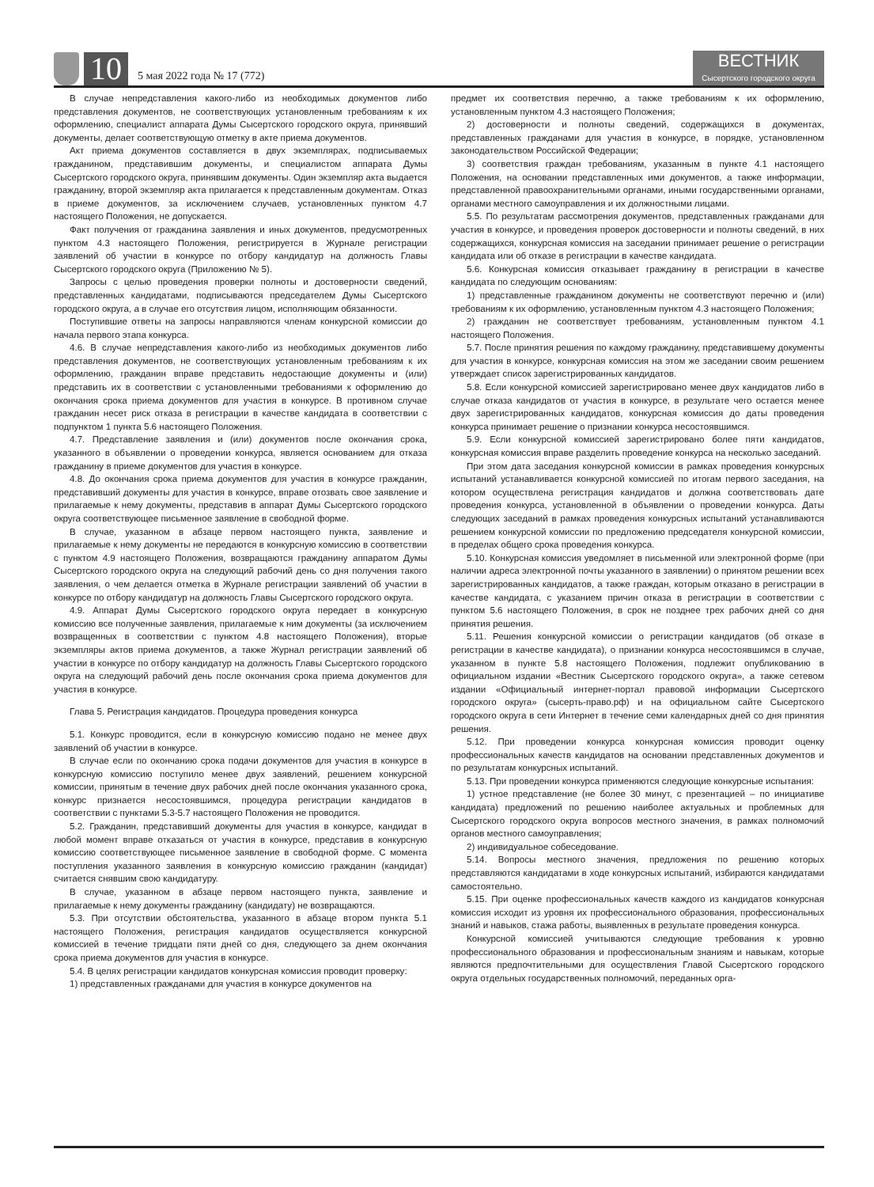10
5 мая 2022 года № 17 (772)
ВЕСТНИК
Сысертского городского округа
В случае непредставления какого-либо из необходимых документов либо представления документов, не соответствующих установленным требованиям к их оформлению, специалист аппарата Думы Сысертского городского округа, принявший документы, делает соответствующую отметку в акте приема документов.
Акт приема документов составляется в двух экземплярах, подписываемых гражданином, представившим документы, и специалистом аппарата Думы Сысертского городского округа, принявшим документы. Один экземпляр акта выдается гражданину, второй экземпляр акта прилагается к представленным документам. Отказ в приеме документов, за исключением случаев, установленных пунктом 4.7 настоящего Положения, не допускается.
Факт получения от гражданина заявления и иных документов, предусмотренных пунктом 4.3 настоящего Положения, регистрируется в Журнале регистрации заявлений об участии в конкурсе по отбору кандидатур на должность Главы Сысертского городского округа (Приложению № 5).
Запросы с целью проведения проверки полноты и достоверности сведений, представленных кандидатами, подписываются председателем Думы Сысертского городского округа, а в случае его отсутствия лицом, исполняющим обязанности.
Поступившие ответы на запросы направляются членам конкурсной комиссии до начала первого этапа конкурса.
4.6. В случае непредставления какого-либо из необходимых документов либо представления документов, не соответствующих установленным требованиям к их оформлению, гражданин вправе представить недостающие документы и (или) представить их в соответствии с установленными требованиями к оформлению до окончания срока приема документов для участия в конкурсе. В противном случае гражданин несет риск отказа в регистрации в качестве кандидата в соответствии с подпунктом 1 пункта 5.6 настоящего Положения.
4.7. Представление заявления и (или) документов после окончания срока, указанного в объявлении о проведении конкурса, является основанием для отказа гражданину в приеме документов для участия в конкурсе.
4.8. До окончания срока приема документов для участия в конкурсе гражданин, представивший документы для участия в конкурсе, вправе отозвать свое заявление и прилагаемые к нему документы, представив в аппарат Думы Сысертского городского округа соответствующее письменное заявление в свободной форме.
В случае, указанном в абзаце первом настоящего пункта, заявление и прилагаемые к нему документы не передаются в конкурсную комиссию в соответствии с пунктом 4.9 настоящего Положения, возвращаются гражданину аппаратом Думы Сысертского городского округа на следующий рабочий день со дня получения такого заявления, о чем делается отметка в Журнале регистрации заявлений об участии в конкурсе по отбору кандидатур на должность Главы Сысертского городского округа.
4.9. Аппарат Думы Сысертского городского округа передает в конкурсную комиссию все полученные заявления, прилагаемые к ним документы (за исключением возвращенных в соответствии с пунктом 4.8 настоящего Положения), вторые экземпляры актов приема документов, а также Журнал регистрации заявлений об участии в конкурсе по отбору кандидатур на должность Главы Сысертского городского округа на следующий рабочий день после окончания срока приема документов для участия в конкурсе.
Глава 5. Регистрация кандидатов. Процедура проведения конкурса
5.1. Конкурс проводится, если в конкурсную комиссию подано не менее двух заявлений об участии в конкурсе.
В случае если по окончанию срока подачи документов для участия в конкурсе в конкурсную комиссию поступило менее двух заявлений, решением конкурсной комиссии, принятым в течение двух рабочих дней после окончания указанного срока, конкурс признается несостоявшимся, процедура регистрации кандидатов в соответствии с пунктами 5.3-5.7 настоящего Положения не проводится.
5.2. Гражданин, представивший документы для участия в конкурсе, кандидат в любой момент вправе отказаться от участия в конкурсе, представив в конкурсную комиссию соответствующее письменное заявление в свободной форме. С момента поступления указанного заявления в конкурсную комиссию гражданин (кандидат) считается снявшим свою кандидатуру.
В случае, указанном в абзаце первом настоящего пункта, заявление и прилагаемые к нему документы гражданину (кандидату) не возвращаются.
5.3. При отсутствии обстоятельства, указанного в абзаце втором пункта 5.1 настоящего Положения, регистрация кандидатов осуществляется конкурсной комиссией в течение тридцати пяти дней со дня, следующего за днем окончания срока приема документов для участия в конкурсе.
5.4. В целях регистрации кандидатов конкурсная комиссия проводит проверку:
1) представленных гражданами для участия в конкурсе документов на
предмет их соответствия перечню, а также требованиям к их оформлению, установленным пунктом 4.3 настоящего Положения;
2) достоверности и полноты сведений, содержащихся в документах, представленных гражданами для участия в конкурсе, в порядке, установленном законодательством Российской Федерации;
3) соответствия граждан требованиям, указанным в пункте 4.1 настоящего Положения, на основании представленных ими документов, а также информации, представленной правоохранительными органами, иными государственными органами, органами местного самоуправления и их должностными лицами.
5.5. По результатам рассмотрения документов, представленных гражданами для участия в конкурсе, и проведения проверок достоверности и полноты сведений, в них содержащихся, конкурсная комиссия на заседании принимает решение о регистрации кандидата или об отказе в регистрации в качестве кандидата.
5.6. Конкурсная комиссия отказывает гражданину в регистрации в качестве кандидата по следующим основаниям:
1) представленные гражданином документы не соответствуют перечню и (или) требованиям к их оформлению, установленным пунктом 4.3 настоящего Положения;
2) гражданин не соответствует требованиям, установленным пунктом 4.1 настоящего Положения.
5.7. После принятия решения по каждому гражданину, представившему документы для участия в конкурсе, конкурсная комиссия на этом же заседании своим решением утверждает список зарегистрированных кандидатов.
5.8. Если конкурсной комиссией зарегистрировано менее двух кандидатов либо в случае отказа кандидатов от участия в конкурсе, в результате чего остается менее двух зарегистрированных кандидатов, конкурсная комиссия до даты проведения конкурса принимает решение о признании конкурса несостоявшимся.
5.9. Если конкурсной комиссией зарегистрировано более пяти кандидатов, конкурсная комиссия вправе разделить проведение конкурса на несколько заседаний.
При этом дата заседания конкурсной комиссии в рамках проведения конкурсных испытаний устанавливается конкурсной комиссией по итогам первого заседания, на котором осуществлена регистрация кандидатов и должна соответствовать дате проведения конкурса, установленной в объявлении о проведении конкурса. Даты следующих заседаний в рамках проведения конкурсных испытаний устанавливаются решением конкурсной комиссии по предложению председателя конкурсной комиссии, в пределах общего срока проведения конкурса.
5.10. Конкурсная комиссия уведомляет в письменной или электронной форме (при наличии адреса электронной почты указанного в заявлении) о принятом решении всех зарегистрированных кандидатов, а также граждан, которым отказано в регистрации в качестве кандидата, с указанием причин отказа в регистрации в соответствии с пунктом 5.6 настоящего Положения, в срок не позднее трех рабочих дней со дня принятия решения.
5.11. Решения конкурсной комиссии о регистрации кандидатов (об отказе в регистрации в качестве кандидата), о признании конкурса несостоявшимся в случае, указанном в пункте 5.8 настоящего Положения, подлежит опубликованию в официальном издании «Вестник Сысертского городского округа», а также сетевом издании «Официальный интернет-портал правовой информации Сысертского городского округа» (сысерть-право.рф) и на официальном сайте Сысертского городского округа в сети Интернет в течение семи календарных дней со дня принятия решения.
5.12. При проведении конкурса конкурсная комиссия проводит оценку профессиональных качеств кандидатов на основании представленных документов и по результатам конкурсных испытаний.
5.13. При проведении конкурса применяются следующие конкурсные испытания:
1) устное представление (не более 30 минут, с презентацией – по инициативе кандидата) предложений по решению наиболее актуальных и проблемных для Сысертского городского округа вопросов местного значения, в рамках полномочий органов местного самоуправления;
2) индивидуальное собеседование.
5.14. Вопросы местного значения, предложения по решению которых представляются кандидатами в ходе конкурсных испытаний, избираются кандидатами самостоятельно.
5.15. При оценке профессиональных качеств каждого из кандидатов конкурсная комиссия исходит из уровня их профессионального образования, профессиональных знаний и навыков, стажа работы, выявленных в результате проведения конкурса.
Конкурсной комиссией учитываются следующие требования к уровню профессионального образования и профессиональным знаниям и навыкам, которые являются предпочтительными для осуществления Главой Сысертского городского округа отдельных государственных полномочий, переданных орга-